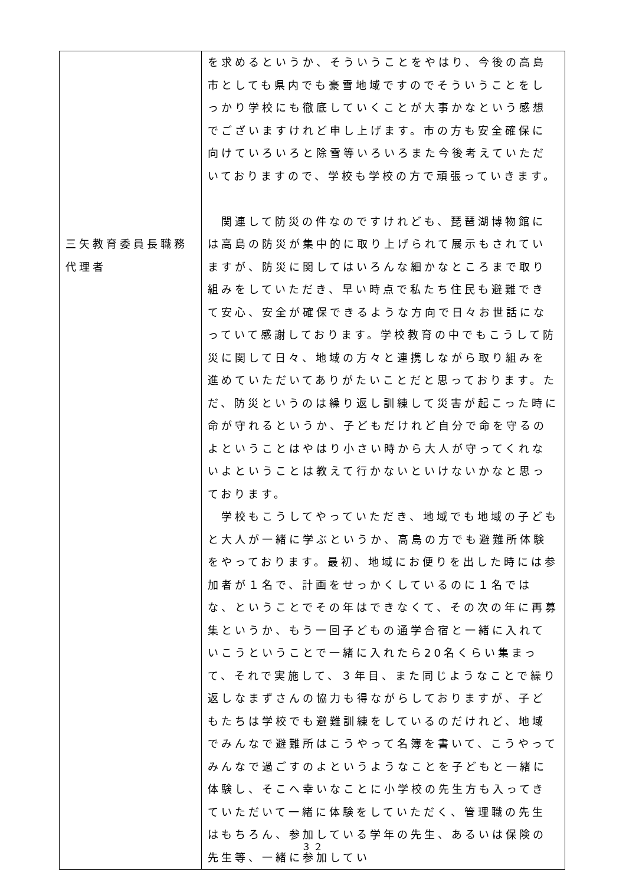| 三矢教育委員長職務代理者 | を求めるというか、そういうことをやはり、今後の高島市としても県内でも豪雪地域ですのでそういうことをしっかり学校にも徹底していくことが大事かなという感想でございますけれど申し上げます。市の方も安全確保に向けていろいろと除雪等いろいろまた今後考えていただいておりますので、学校も学校の方で頑張っていきます。 関連して防災の件なのですけれども、琵琶湖博物館には高島の防災が集中的に取り上げられて展示もされていますが、防災に関してはいろんな細かなところまで取り組みをしていただき、早い時点で私たち住民も避難できて安心、安全が確保できるような方向で日々お世話になっていて感謝しております。学校教育の中でもこうして防災に関して日々、地域の方々と連携しながら取り組みを進めていただいてありがたいことだと思っております。ただ、防災というのは繰り返し訓練して災害が起こった時に命が守れるというか、子どもだけれど自分で命を守るのよということはやはり小さい時から大人が守ってくれないよということは教えて行かないといけないかなと思っております。 学校もこうしてやっていただき、地域でも地域の子どもと大人が一緒に学ぶというか、高島の方でも避難所体験をやっております。最初、地域にお便りを出した時には参加者が１名で、計画をせっかくしているのに１名ではな、ということでその年はできなくて、その次の年に再募集というか、もう一回子どもの通学合宿と一緒に入れていこうということで一緒に入れたら20名くらい集まって、それで実施して、３年目、また同じようなことで繰り返しなまずさんの協力も得ながらしておりますが、子どもたちは学校でも避難訓練をしているのだけれど、地域でみんなで避難所はこうやって名簿を書いて、こうやってみんなで過ごすのよというようなことを子どもと一緒に体験し、そこへ幸いなことに小学校の先生方も入ってきていただいて一緒に体験をしていただく、管理職の先生はもちろん、参加している学年の先生、あるいは保険の先生等、一緒に参加してい |
３２